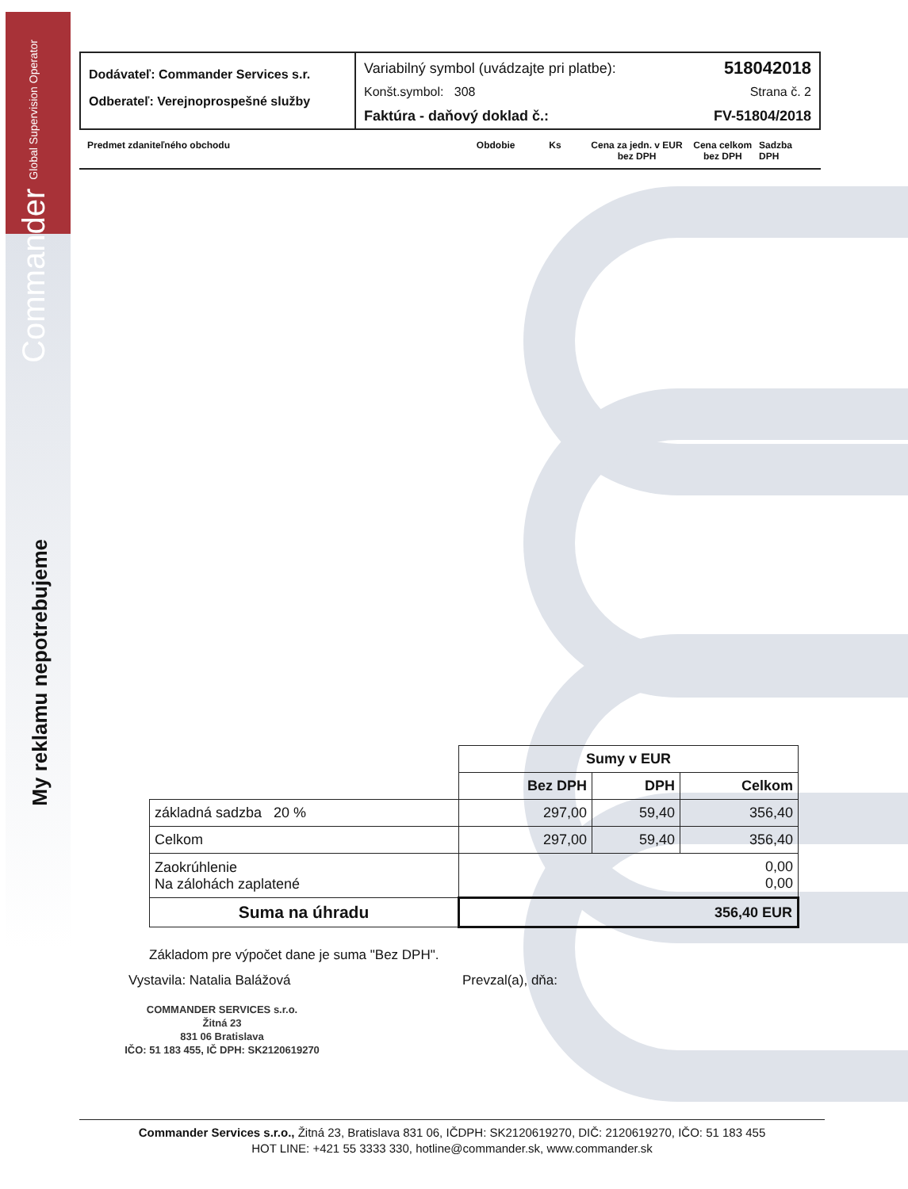Commander Global Supervision Operator
My reklamu nepotrebujeme
Dodávateľ: Commander Services s.r.
Odberateľ: Verejnoprospešné služby
Variabilný symbol (uvádzajte pri platbe): 518042018
Konšt.symbol: 308 Strana č. 2
Faktúra - daňový doklad č.: FV-51804/2018
Predmet zdaniteľného obchodu Obdobie Ks Cena za jedn. v EUR bez DPH Cena celkom bez DPH Sadzba DPH
| | Sumy v EUR | | |
| | Bez DPH | DPH | Celkom |
| základná sadzba 20 % | 297,00 | 59,40 | 356,40 |
| Celkom | 297,00 | 59,40 | 356,40 |
| Zaokrúhlenie Na zálohách zaplatené | 0,00 0,00 | | |
| Suma na úhradu | 356,40 EUR | | |
Základom pre výpočet dane je suma "Bez DPH".
Vystavila: Natalia Balážová Prevzal(a), dňa:
COMMANDER SERVICES s.r.o.
Žitná 23
831 06 Bratislava
IČO: 51 183 455, IČ DPH: SK2120619270
Commander Services s.r.o., Žitná 23, Bratislava 831 06, IČDPH: SK2120619270, DIČ: 2120619270, IČO: 51 183 455
HOT LINE: +421 55 3333 330, hotline@commander.sk, www.commander.sk